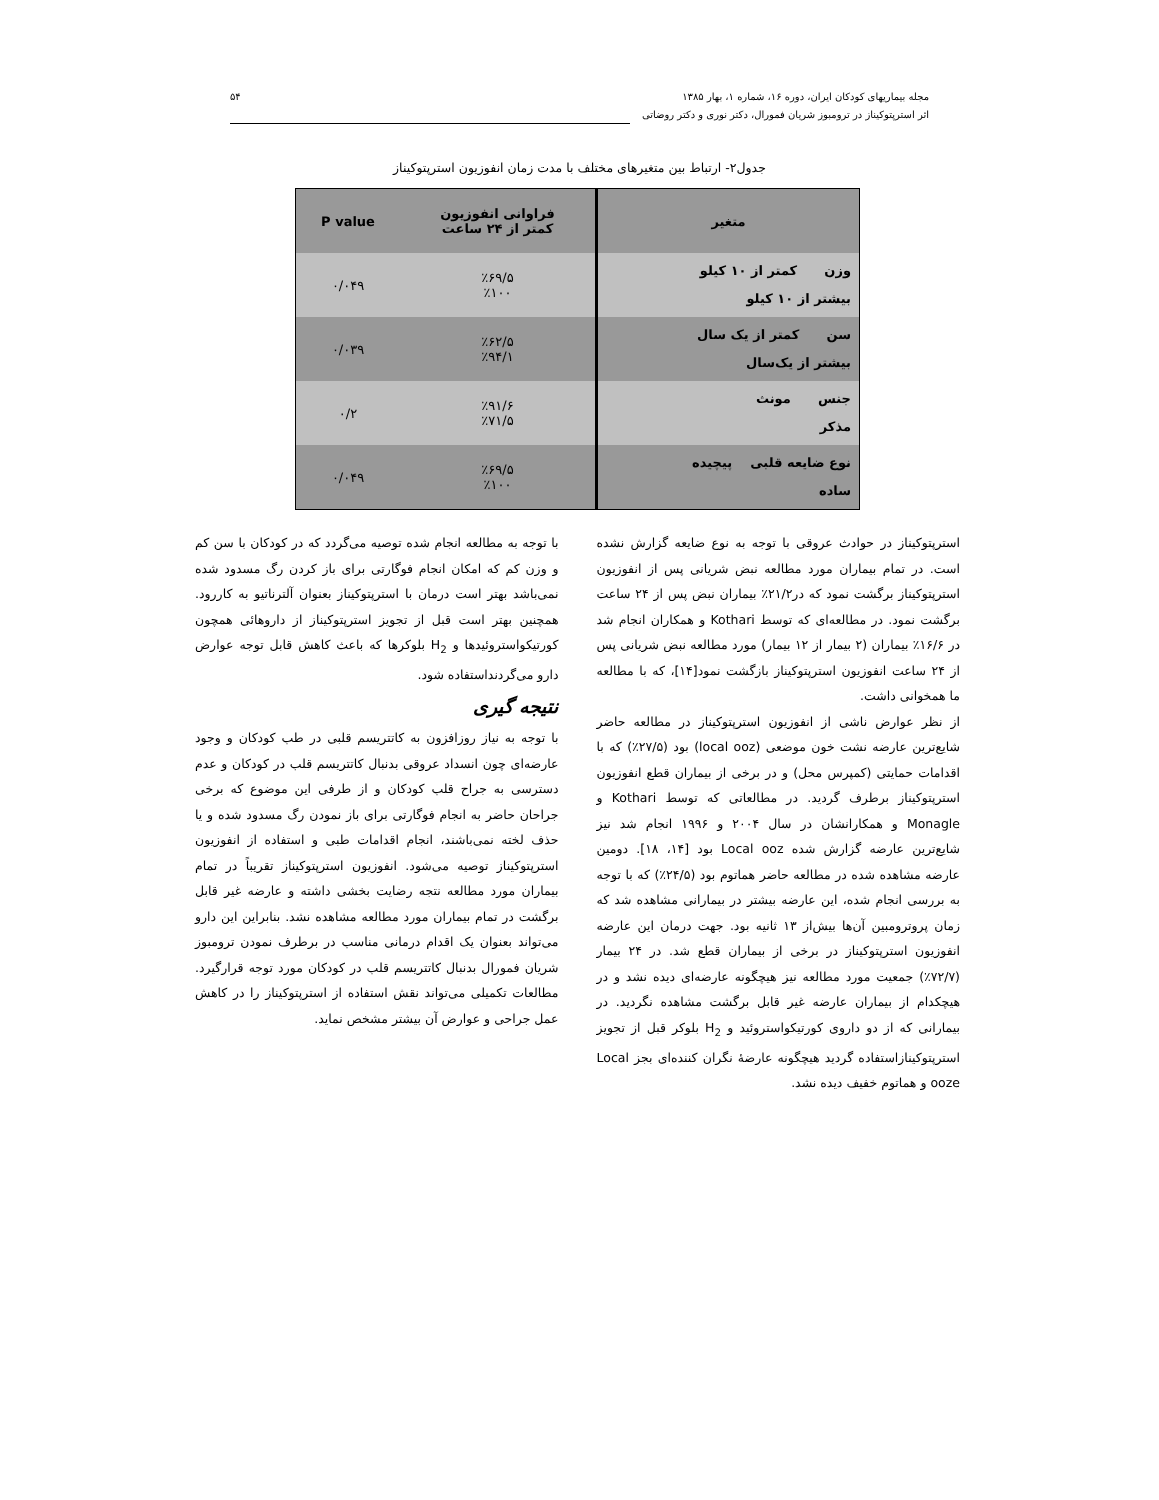مجله بیماریهای کودکان ایران، دوره ۱۶، شماره ۱، بهار ۱۳۸۵
اثر استرپتوکیناز در ترومبوز شریان فمورال، دکتر نوری و دکتر روضاتی
۵۴
جدول۲- ارتباط بین متغیرهای مختلف با مدت زمان انفوزیون استرپتوکیناز
| متغیر | فراوانی انفوزیون کمتر از ۲۴ ساعت | P value |
| --- | --- | --- |
| وزن کمتر از ۱۰ کیلو بیشتر از ۱۰ کیلو | ٪۶۹/۵ ٪۱۰۰ | ۰/۰۴۹ |
| سن کمتر از یک سال بیشتر از یک‌سال | ٪۶۲/۵ ٪۹۴/۱ | ۰/۰۳۹ |
| جنس مونث مذکر | ٪۹۱/۶ ٪۷۱/۵ | ۰/۲ |
| نوع ضایعه قلبی پیچیده ساده | ٪۶۹/۵ ٪۱۰۰ | ۰/۰۴۹ |
استرپتوکیناز در حوادث عروقی با توجه به نوع ضایعه گزارش نشده است. در تمام بیماران مورد مطالعه نبض شریانی پس از انفوزیون استرپتوکیناز برگشت نمود که در۲۱/۲٪ بیماران نبض پس از ۲۴ ساعت برگشت نمود. در مطالعه‌ای که توسط Kothari و همکاران انجام شد در ۱۶/۶٪ بیماران (۲ بیمار از ۱۲ بیمار) مورد مطالعه نبض شریانی پس از ۲۴ ساعت انفوزیون استرپتوکیناز بازگشت نمود[۱۴]، که با مطالعه ما همخوانی داشت.
از نظر عوارض ناشی از انفوزیون استرپتوکیناز در مطالعه حاضر شایع‌ترین عارضه نشت خون موضعی (local ooz) بود (۲۷/۵٪) که با اقدامات حمایتی (کمپرس محل) و در برخی از بیماران قطع انفوزیون استرپتوکیناز برطرف گردید. در مطالعاتی که توسط Kothari و Monagle و همکارانشان در سال ۲۰۰۴ و ۱۹۹۶ انجام شد نیز شایع‌ترین عارضه گزارش شده Local ooz بود [۱۴، ۱۸]. دومین عارضه مشاهده شده در مطالعه حاضر هماتوم بود (۲۴/۵٪) که با توجه به بررسی انجام شده، این عارضه بیشتر در بیمارانی مشاهده شد که زمان پروترومبین آن‌ها بیش‌از ۱۳ ثانیه بود. جهت درمان این عارضه انفوزیون استرپتوکیناز در برخی از بیماران قطع شد. در ۲۴ بیمار (۷۲/۷٪) جمعیت مورد مطالعه نیز هیچگونه عارضه‌ای دیده نشد و در هیچکدام از بیماران عارضه غیر قابل برگشت مشاهده نگردید. در بیمارانی که از دو داروی کورتیکواستروئید و H<sub>2</sub> بلوکر قبل از تجویز استرپتوکینازاستفاده گردید هیچگونه عارضهٔ نگران کننده‌ای بجز Local ooze و هماتوم خفیف دیده نشد.
با توجه به مطالعه انجام شده توصیه می‌گردد که در کودکان با سن کم و وزن کم که امکان انجام فوگارتی برای باز کردن رگ مسدود شده نمی‌باشد بهتر است درمان با استرپتوکیناز بعنوان آلترناتیو به کاررود. همچنین بهتر است قبل از تجویز استرپتوکیناز از داروهائی همچون کورتیکواستروئیدها و H<sub>2</sub> بلوکرها که باعث کاهش قابل توجه عوارض دارو می‌گردنداستفاده شود.
نتیجه گیری
با توجه به نیاز روزافزون به کاتتریسم قلبی در طب کودکان و وجود عارضه‌ای چون انسداد عروقی بدنبال کاتتریسم قلب در کودکان و عدم دسترسی به جراح قلب کودکان و از طرفی این موضوع که برخی جراحان حاضر به انجام فوگارتی برای باز نمودن رگ مسدود شده و یا حذف لخته نمی‌باشند، انجام اقدامات طبی و استفاده از انفوزیون استرپتوکیناز توصیه می‌شود. انفوزیون استرپتوکیناز تقریباً در تمام بیماران مورد مطالعه نتجه رضایت بخشی داشته و عارضه غیر قابل برگشت در تمام بیماران مورد مطالعه مشاهده نشد. بنابراین این دارو می‌تواند بعنوان یک اقدام درمانی مناسب در برطرف نمودن ترومبوز شریان فمورال بدنبال کاتتریسم قلب در کودکان مورد توجه قرارگیرد. مطالعات تکمیلی می‌تواند نقش استفاده از استرپتوکیناز را در کاهش عمل جراحی و عوارض آن بیشتر مشخص نماید.